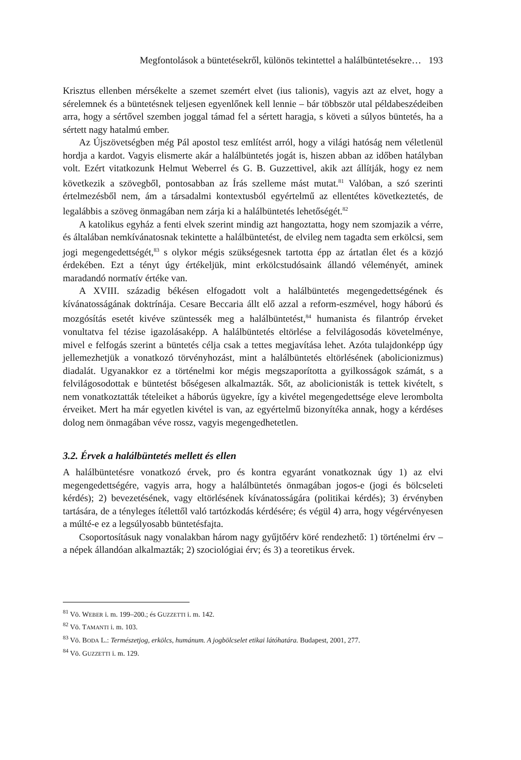Megfontolások a büntetésekről, különös tekintettel a halálbüntetésekre… 193
Krisztus ellenben mérsékelte a szemet szemért elvet (ius talionis), vagyis azt az elvet, hogy a sérelemnek és a büntetésnek teljesen egyenlőnek kell lennie – bár többször utal példabeszédeiben arra, hogy a sértővel szemben joggal támad fel a sértett haragja, s követi a súlyos büntetés, ha a sértett nagy hatalmú ember.
Az Újszövetségben még Pál apostol tesz említést arról, hogy a világi hatóság nem véletlenül hordja a kardot. Vagyis elismerte akár a halálbüntetés jogát is, hiszen abban az időben hatályban volt. Ezért vitatkozunk Helmut Weberrel és G. B. Guzzettivel, akik azt állítják, hogy ez nem következik a szövegből, pontosabban az Írás szelleme mást mutat.<sup>81</sup> Valóban, a szó szerinti értelmezésből nem, ám a társadalmi kontextusból egyértelmű az ellentétes következtetés, de legalábbis a szöveg önmagában nem zárja ki a halálbüntetés lehetőségét.<sup>82</sup>
A katolikus egyház a fenti elvek szerint mindig azt hangoztatta, hogy nem szomjazik a vérre, és általában nemkívánatosnak tekintette a halálbüntetést, de elvileg nem tagadta sem erkölcsi, sem jogi megengedettségét,<sup>83</sup> s olykor mégis szükségesnek tartotta épp az ártatlan élet és a közjó érdekében. Ezt a tényt úgy értékeljük, mint erkölcstudósaink állandó véleményét, aminek maradandó normatív értéke van.
A XVIII. századig békésen elfogadott volt a halálbüntetés megengedettségének és kívánatosságának doktrínája. Cesare Beccaria állt elő azzal a reform-eszmével, hogy háború és mozgósítás esetét kivéve szüntessék meg a halálbüntetést,<sup>84</sup> humanista és filantróp érveket vonultatva fel tézise igazolásaképp. A halálbüntetés eltörlése a felvilágosodás követelménye, mivel e felfogás szerint a büntetés célja csak a tettes megjavítása lehet. Azóta tulajdonképp úgy jellemezhetjük a vonatkozó törvényhozást, mint a halálbüntetés eltörlésének (abolicionizmus) diadalát. Ugyanakkor ez a történelmi kor mégis megszaporította a gyilkosságok számát, s a felvilágosodottak e büntetést bőségesen alkalmazták. Sőt, az abolicionisták is tettek kivételt, s nem vonatkoztatták tételeiket a háborús ügyekre, így a kivétel megengedettsége eleve lerombolta érveiket. Mert ha már egyetlen kivétel is van, az egyértelmű bizonyítéka annak, hogy a kérdéses dolog nem önmagában véve rossz, vagyis megengedhetetlen.
3.2. Érvek a halálbüntetés mellett és ellen
A halálbüntetésre vonatkozó érvek, pro és kontra egyaránt vonatkoznak úgy 1) az elvi megengedettségére, vagyis arra, hogy a halálbüntetés önmagában jogos-e (jogi és bölcseleti kérdés); 2) bevezetésének, vagy eltörlésének kívánatosságára (politikai kérdés); 3) érvényben tartására, de a tényleges ítélettől való tartózkodás kérdésére; és végül 4) arra, hogy végérvényesen a múlté-e ez a legsúlyosabb büntetésfajta.
Csoportosításuk nagy vonalakban három nagy gyűjtőérv köré rendezhető: 1) történelmi érv – a népek állandóan alkalmazták; 2) szociológiai érv; és 3) a teoretikus érvek.
<sup>81</sup> Vö. WEBER i. m. 199–200.; és GUZZETTI i. m. 142.
<sup>82</sup> Vö. TAMANTI i. m. 103.
<sup>83</sup> Vö. BODA L.: Természetjog, erkölcs, humánum. A jogbölcselet etikai látóhatára. Budapest, 2001, 277.
<sup>84</sup> Vö. GUZZETTI i. m. 129.